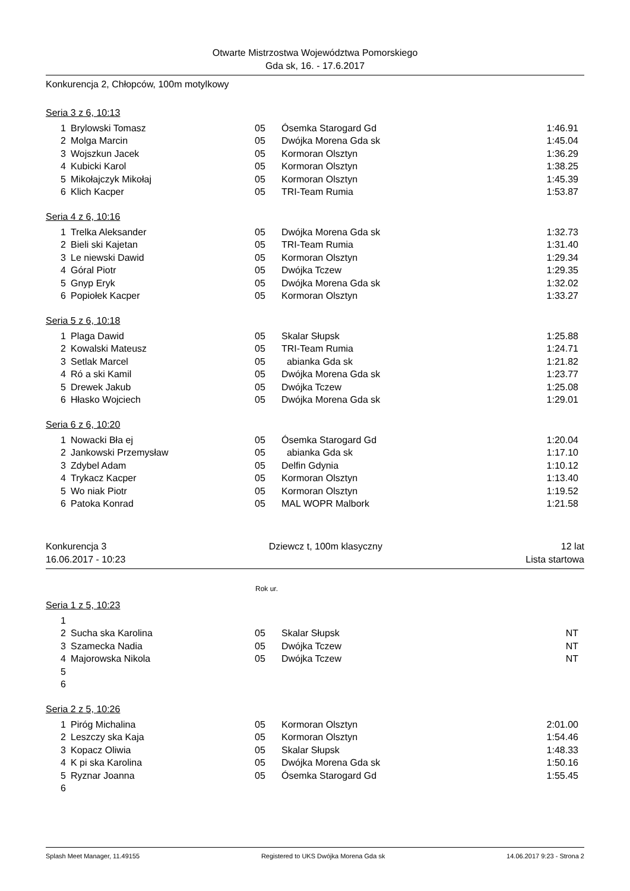Otwarte Mistrzostwa Województwa Pomorskiego
Gda sk, 16. - 17.6.2017
Konkurencja 2, Chłopców, 100m motylkowy
Seria 3 z 6, 10:13
| 1 | Brylowski Tomasz | 05 | Ósemka Starogard Gd | 1:46.91 |
| 2 | Molga Marcin | 05 | Dwójka Morena Gda sk | 1:45.04 |
| 3 | Wojszkun Jacek | 05 | Kormoran Olsztyn | 1:36.29 |
| 4 | Kubicki Karol | 05 | Kormoran Olsztyn | 1:38.25 |
| 5 | Mikołajczyk Mikołaj | 05 | Kormoran Olsztyn | 1:45.39 |
| 6 | Klich Kacper | 05 | TRI-Team Rumia | 1:53.87 |
Seria 4 z 6, 10:16
| 1 | Trelka Aleksander | 05 | Dwójka Morena Gda sk | 1:32.73 |
| 2 | Bieli ski Kajetan | 05 | TRI-Team Rumia | 1:31.40 |
| 3 | Le niewski Dawid | 05 | Kormoran Olsztyn | 1:29.34 |
| 4 | Góral Piotr | 05 | Dwójka Tczew | 1:29.35 |
| 5 | Gnyp Eryk | 05 | Dwójka Morena Gda sk | 1:32.02 |
| 6 | Popiołek Kacper | 05 | Kormoran Olsztyn | 1:33.27 |
Seria 5 z 6, 10:18
| 1 | Plaga Dawid | 05 | Skalar Słupsk | 1:25.88 |
| 2 | Kowalski Mateusz | 05 | TRI-Team Rumia | 1:24.71 |
| 3 | Setlak Marcel | 05 | abianka Gda sk | 1:21.82 |
| 4 | Ró a ski Kamil | 05 | Dwójka Morena Gda sk | 1:23.77 |
| 5 | Drewek Jakub | 05 | Dwójka Tczew | 1:25.08 |
| 6 | Hłasko Wojciech | 05 | Dwójka Morena Gda sk | 1:29.01 |
Seria 6 z 6, 10:20
| 1 | Nowacki Bła ej | 05 | Ósemka Starogard Gd | 1:20.04 |
| 2 | Jankowski Przemysław | 05 | abianka Gda sk | 1:17.10 |
| 3 | Zdybel Adam | 05 | Delfin Gdynia | 1:10.12 |
| 4 | Trykacz Kacper | 05 | Kormoran Olsztyn | 1:13.40 |
| 5 | Wo niak Piotr | 05 | Kormoran Olsztyn | 1:19.52 |
| 6 | Patoka Konrad | 05 | MAL WOPR Malbork | 1:21.58 |
Konkurencja 3
16.06.2017 - 10:23
Dziewcz t, 100m klasyczny 12 lat
Lista startowa
Rok ur.
Seria 1 z 5, 10:23
| 1 | | | | |
| 2 | Sucha ska Karolina | 05 | Skalar Słupsk | NT |
| 3 | Szamecka Nadia | 05 | Dwójka Tczew | NT |
| 4 | Majorowska Nikola | 05 | Dwójka Tczew | NT |
| 5 | | | | |
| 6 | | | | |
Seria 2 z 5, 10:26
| 1 | Piróg Michalina | 05 | Kormoran Olsztyn | 2:01.00 |
| 2 | Leszczy ska Kaja | 05 | Kormoran Olsztyn | 1:54.46 |
| 3 | Kopacz Oliwia | 05 | Skalar Słupsk | 1:48.33 |
| 4 | K pi ska Karolina | 05 | Dwójka Morena Gda sk | 1:50.16 |
| 5 | Ryznar Joanna | 05 | Ósemka Starogard Gd | 1:55.45 |
| 6 | | | | |
Splash Meet Manager, 11.49155 Registered to UKS Dwójka Morena Gda sk 14.06.2017 9:23 - Strona 2